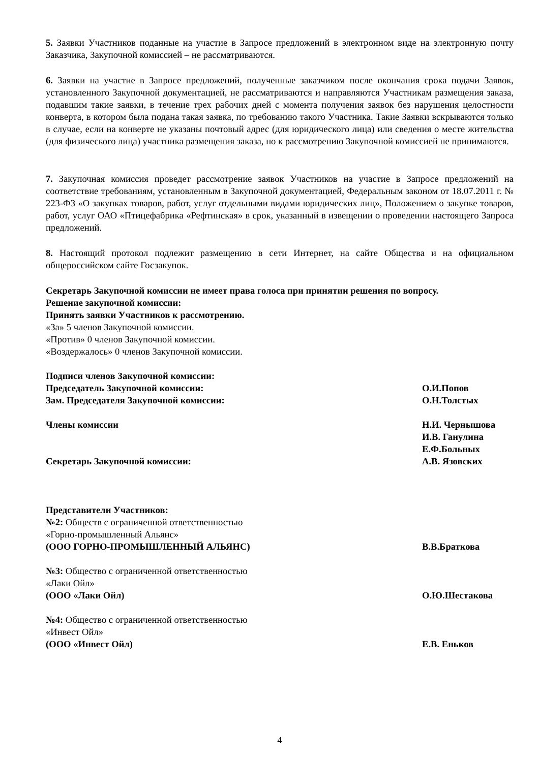5. Заявки Участников поданные на участие в Запросе предложений в электронном виде на электронную почту Заказчика, Закупочной комиссией – не рассматриваются.
6. Заявки на участие в Запросе предложений, полученные заказчиком после окончания срока подачи Заявок, установленного Закупочной документацией, не рассматриваются и направляются Участникам размещения заказа, подавшим такие заявки, в течение трех рабочих дней с момента получения заявок без нарушения целостности конверта, в котором была подана такая заявка, по требованию такого Участника. Такие Заявки вскрываются только в случае, если на конверте не указаны почтовый адрес (для юридического лица) или сведения о месте жительства (для физического лица) участника размещения заказа, но к рассмотрению Закупочной комиссией не принимаются.
7. Закупочная комиссия проведет рассмотрение заявок Участников на участие в Запросе предложений на соответствие требованиям, установленным в Закупочной документацией, Федеральным законом от 18.07.2011 г. № 223-ФЗ «О закупках товаров, работ, услуг отдельными видами юридических лиц», Положением о закупке товаров, работ, услуг ОАО «Птицефабрика «Рефтинская» в срок, указанный в извещении о проведении настоящего Запроса предложений.
8. Настоящий протокол подлежит размещению в сети Интернет, на сайте Общества и на официальном общероссийском сайте Госзакупок.
Секретарь Закупочной комиссии не имеет права голоса при принятии решения по вопросу.
Решение закупочной комиссии:
Принять заявки Участников к рассмотрению.
«За» 5 членов Закупочной комиссии.
«Против» 0 членов Закупочной комиссии.
«Воздержалось» 0 членов Закупочной комиссии.
Подписи членов Закупочной комиссии:
Председатель Закупочной комиссии: О.И.Попов
Зам. Председателя Закупочной комиссии: О.Н.Толстых
Члены комиссии Н.И. Чернышова
И.В. Ганулина
Е.Ф.Больных
Секретарь Закупочной комиссии: А.В. Язовских
Представители Участников:
№2: Обществ с ограниченной ответственностью
«Горно-промышленный Альянс»
(ООО ГОРНО-ПРОМЫШЛЕННЫЙ АЛЬЯНС) В.В.Браткова
№3: Общество с ограниченной ответственностью
«Лаки Ойл»
(ООО «Лаки Ойл) О.Ю.Шестакова
№4: Общество с ограниченной ответственностью
«Инвест Ойл»
(ООО «Инвест Ойл) Е.В. Еньков
4